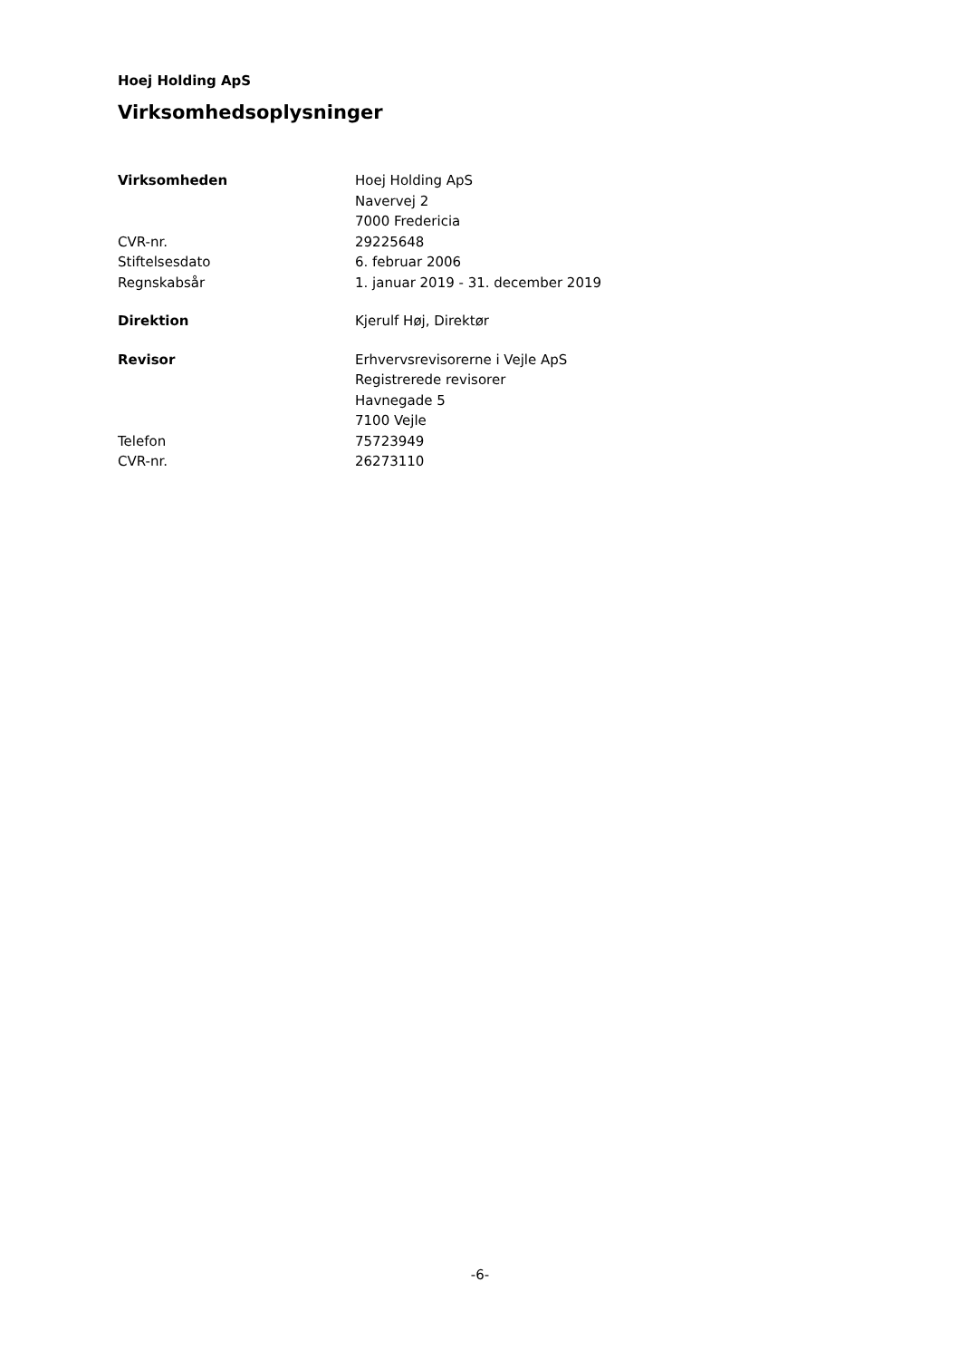Hoej Holding ApS
Virksomhedsoplysninger
| Virksomheden | Hoej Holding ApS |
| | Navervej 2 |
| | 7000 Fredericia |
| CVR-nr. | 29225648 |
| Stiftelsesdato | 6. februar 2006 |
| Regnskabsår | 1. januar 2019 - 31. december 2019 |
| Direktion | Kjerulf Høj, Direktør |
| Revisor | Erhvervsrevisorerne i Vejle ApS |
| | Registrerede revisorer |
| | Havnegade 5 |
| | 7100 Vejle |
| Telefon | 75723949 |
| CVR-nr. | 26273110 |
-6-